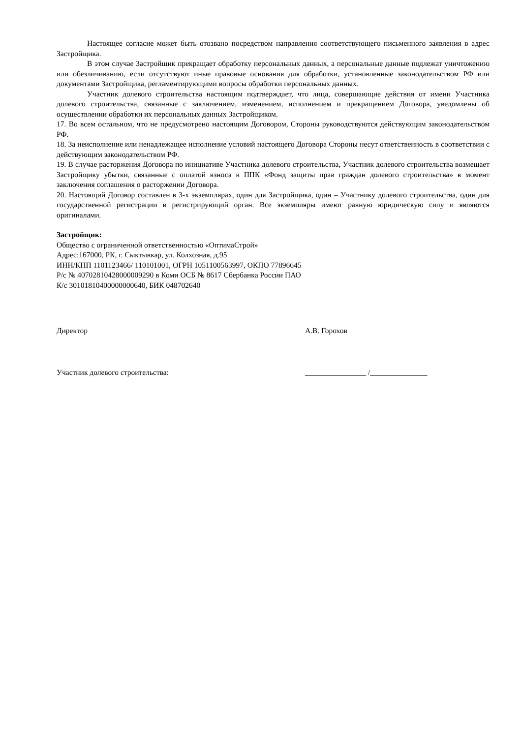Настоящее согласие может быть отозвано посредством направления соответствующего письменного заявления в адрес Застройщика.
В этом случае Застройщик прекращает обработку персональных данных, а персональные данные подлежат уничтожению или обезличиванию, если отсутствуют иные правовые основания для обработки, установленные законодательством РФ или документами Застройщика, регламентирующими вопросы обработки персональных данных.
Участник долевого строительства настоящим подтверждает, что лица, совершающие действия от имени Участника долевого строительства, связанные с заключением, изменением, исполнением и прекращением Договора, уведомлены об осуществлении обработки их персональных данных Застройщиком.
17. Во всем остальном, что не предусмотрено настоящим Договором, Стороны руководствуются действующим законодательством РФ.
18. За неисполнение или ненадлежащее исполнение условий настоящего Договора Стороны несут ответственность в соответствии с действующим законодательством РФ.
19. В случае расторжения Договора по инициативе Участника долевого строительства, Участник долевого строительства возмещает Застройщику убытки, связанные с оплатой взноса в ППК «Фонд защиты прав граждан долевого строительства» в момент заключения соглашения о расторжении Договора.
20. Настоящий Договор составлен в 3-х экземплярах, один для Застройщика, один – Участнику долевого строительства, один для государственной регистрации в регистрирующий орган. Все экземпляры имеют равную юридическую силу и являются оригиналами.
Застройщик:
Общество с ограниченной ответственностью «ОптимаСтрой»
Адрес:167000, РК, г. Сыктывкар, ул. Колхозная, д.95
ИНН/КПП 1101123466/ 110101001, ОГРН 1051100563997, ОКПО 77896645
Р/с № 40702810428000009290 в Коми ОСБ № 8617 Сбербанка России ПАО
К/с 30101810400000000640, БИК 048702640
Директор А.В. Горохов
Участник долевого строительства: ________________ /_______________